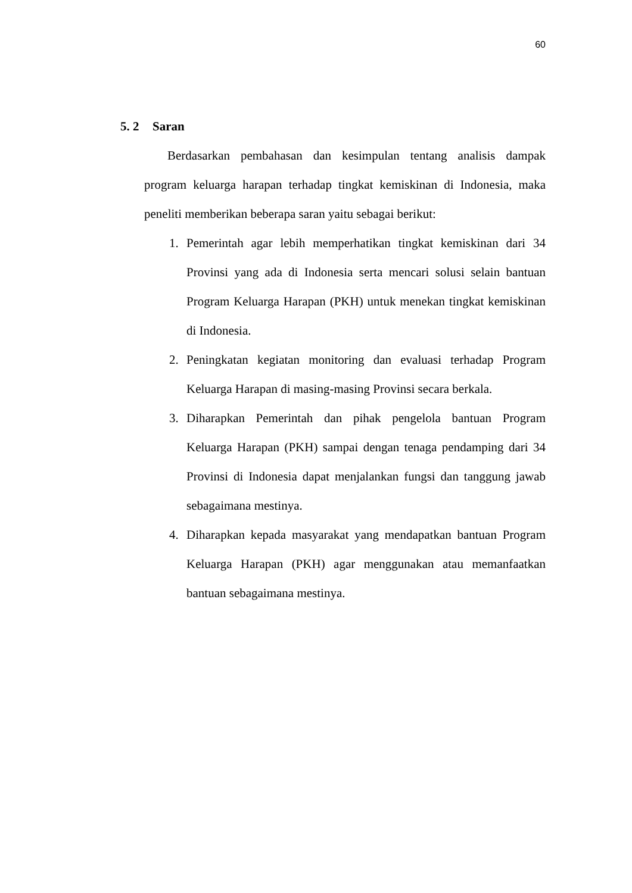60
5. 2 Saran
Berdasarkan pembahasan dan kesimpulan tentang analisis dampak program keluarga harapan terhadap tingkat kemiskinan di Indonesia, maka peneliti memberikan beberapa saran yaitu sebagai berikut:
1. Pemerintah agar lebih memperhatikan tingkat kemiskinan dari 34 Provinsi yang ada di Indonesia serta mencari solusi selain bantuan Program Keluarga Harapan (PKH) untuk menekan tingkat kemiskinan di Indonesia.
2. Peningkatan kegiatan monitoring dan evaluasi terhadap Program Keluarga Harapan di masing-masing Provinsi secara berkala.
3. Diharapkan Pemerintah dan pihak pengelola bantuan Program Keluarga Harapan (PKH) sampai dengan tenaga pendamping dari 34 Provinsi di Indonesia dapat menjalankan fungsi dan tanggung jawab sebagaimana mestinya.
4. Diharapkan kepada masyarakat yang mendapatkan bantuan Program Keluarga Harapan (PKH) agar menggunakan atau memanfaatkan bantuan sebagaimana mestinya.